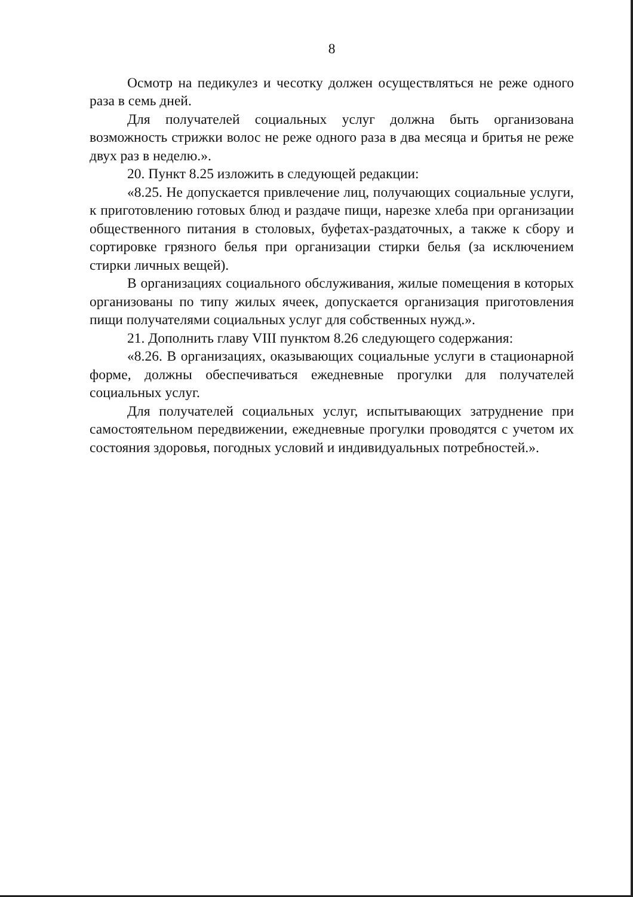8
Осмотр на педикулез и чесотку должен осуществляться не реже одного раза в семь дней.
Для получателей социальных услуг должна быть организована возможность стрижки волос не реже одного раза в два месяца и бритья не реже двух раз в неделю.».
20. Пункт 8.25 изложить в следующей редакции:
«8.25. Не допускается привлечение лиц, получающих социальные услуги, к приготовлению готовых блюд и раздаче пищи, нарезке хлеба при организации общественного питания в столовых, буфетах-раздаточных, а также к сбору и сортировке грязного белья при организации стирки белья (за исключением стирки личных вещей).
В организациях социального обслуживания, жилые помещения в которых организованы по типу жилых ячеек, допускается организация приготовления пищи получателями социальных услуг для собственных нужд.».
21. Дополнить главу VIII пунктом 8.26 следующего содержания:
«8.26. В организациях, оказывающих социальные услуги в стационарной форме, должны обеспечиваться ежедневные прогулки для получателей социальных услуг.
Для получателей социальных услуг, испытывающих затруднение при самостоятельном передвижении, ежедневные прогулки проводятся с учетом их состояния здоровья, погодных условий и индивидуальных потребностей.».